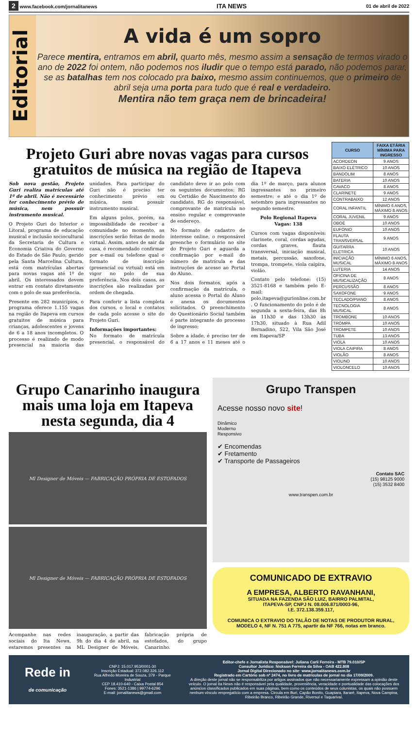2 www.facebook.com/jornalitanews ITA NEWS 01 de abril de 2022
Editorial
A vida é um sopro
Parece mentira, entramos em abril, quarto mês, mesmo assim a sensação de termos virado o ano de 2022 foi ontem, não podemos nos iludir que o tempo está parado, não podemos parar, se as batalhas tem nos colocado pra baixo, mesmo assim continuemos, que o primeiro de abril seja uma porta para tudo que é real e verdadeiro.
Mentira não tem graça nem de brincadeira!
Projeto Guri abre novas vagas para cursos gratuitos de música na região de Itapeva
Sob nova gestão, Projeto Guri realiza matrículas até 1º de abril. Não é necessário ter conhecimento prévio de música, nem possuir instrumento musical.
O Projeto Guri do Interior e Litoral, programa de educação musical e inclusão sociocultural da Secretaria de Cultura e Economia Criativa do Governo do Estado de São Paulo, gerido pela Santa Marcelina Cultura, está com matrículas abertas para novas vagas até 1º de abril. Os interessados devem entrar em contato diretamente com o polo de sua preferência.
Presente em 282 municípios, o programa oferece 1.155 vagas na região de Itapeva em cursos gratuitos de música para crianças, adolescentes e jovens de 6 a 18 anos incompletos. O processo é realizado de modo presencial na maioria das unidades. Para participar do Guri não é preciso ter conhecimento prévio em música, nem possuir instrumento musical.
Em alguns polos, porém, na impossibilidade de receber a comunidade no momento, as inscrições serão feitas de modo virtual. Assim, antes de sair da casa, é recomendado confirmar por e-mail ou telefone qual o formato de inscrição (presencial ou virtual) está em vigor no polo de sua preferência. Nos dois casos, as inscrições são realizadas por ordem de chegada.
Para conferir a lista completa dos cursos, o local e contatos de cada polo acesse o site do Projeto Guri.
Informações importantes:
No formato de matrícula presencial, o responsável do candidato deve ir ao polo com os seguintes documentos: RG ou Certidão de Nascimento do candidato, RG do responsável, comprovante de matrícula no ensino regular e comprovante de endereço.
No formato de cadastro de interesse online, o responsável preenche o formulário no site do Projeto Guri e aguarda a confirmação por e-mail do número de matrícula e das instruções de acesso ao Portal do Aluno.
Nos dois formatos, após a confirmação da matrícula, o aluno acessa o Portal do Aluno e anexa os documentos solicitados. O preenchimento do Questionário Social também é parte integrante do processo de ingresso;
Sobre a idade, é preciso ter de 6 a 17 anos e 11 meses até o dia 1º de março, para alunos ingressantes no primeiro semestre; e até o dia 1º de setembro para ingressantes no segundo semestre.
Polo Regional Itapeva
Vagas: 138
Cursos com vagas disponíveis: clarinete, coral, cordas agudas, cordas graves, flauta transversal, iniciação musical, metais, percussão, saxofone, trompa, trompete, viola caipira, violão.
Contato pelo telefone: (15) 3521-8168 e também pelo E-mail: polo.itapeva@gurionline.com.br . O funcionamento do polo é de segunda a sexta-feira, das 8h às 11h30 e das 13h30 às 17h30, situado à Rua Adil Bernadino, 522, Vila São José em Itapeva/SP
| CURSO | FAIXA ETÁRIA MÍNIMA PARA INGRESSO |
| --- | --- |
| ACORDEON | 9 ANOS |
| BAIXO ELÉTRICO | 10 ANOS |
| BANDOLIM | 8 ANOS |
| BATERIA | 10 ANOS |
| CAVACO | 8 ANOS |
| CLARINETE | 9 ANOS |
| CONTRABAIXO | 12 ANOS |
| CORAL INFANTIL | MÍNIMO 6 ANOS, MÁXIMO 8 ANOS |
| CORAL JUVENIL | 9 ANOS |
| OBOÉ | 10 ANOS |
| EUFONIO | 10 ANOS |
| FLAUTA TRANSVERSAL | 9 ANOS |
| GUITARRA ELETRICA | 10 ANOS |
| INICIAÇÃO MUSICAL | MÍNIMO 6 ANOS, MÁXIMO 8 ANOS |
| LUTERIA | 14 ANOS |
| OFICINA DE MUSICALIZAÇÃO | 8 ANOS |
| PERCUSSÃO | 8 ANOS |
| SAXOFONE | 9 ANOS |
| TECLADO/PIANO | 8 ANOS |
| TECNOLOGIA MUSICAL | 8 ANOS |
| TROMBONE | 10 ANOS |
| TROMPA | 10 ANOS |
| TROMPETE | 10 ANOS |
| TUBA | 13 ANOS |
| VIOLA | 10 ANOS |
| VIOLA CAIPIRA | 8 ANOS |
| VIOLÃO | 8 ANOS |
| VIOLINO | 10 ANOS |
| VIOLONCELO | 10 ANOS |
Grupo Canarinho inaugura mais uma loja em Itapeva nesta segunda, dia 4
Ml Designer de Móveis — FABRICAÇÃO PRÓPRIA DE ESTOFADOS
Ml Designer de Móveis — FABRICAÇÃO PRÓPRIA DE ESTOFADOS
Acompanhe nas redes sociais do Ita News, estaremos presentes na inauguração, a partir das 9h do dia 4 de abril, na ML Designer de Móveis, fabricação própria de estofados, do grupo Canarinho.
Grupo Transpen
Acesse nosso novo site!
Dinâmico
Moderno
Responsivo
✔ Encomendas
✔ Fretamento
✔ Transporte de Passageiros
Contato SAC
(15) 98125 9000
(15) 3532 8400
www.transpen.com.br
COMUNICADO DE EXTRAVIO
A EMPRESA, ALBERTO RAVANHANI,
SITUADA NA FAZENDA SÃO LUIZ, BAIRRO PALMITAL,
ITAPEVA-SP, CNPJ N. 08.006.871/0003-96,
I.E. 372.138.359.117,
COMUNICA O EXTRAVIO DO TALÃO DE NOTAS DE PRODUTOR RURAL, MODELO 4, NF N. 751 A 775, apartir da NF 766, notas em branco.
Rede in
de comunicação
CNPJ: 15.017.953/0001-30
Inscrição Estadual: 372.082.326.112
Rua Alfredo Moreira de Souza, 379 - Parque Industrial
CEP 18.410-640 - Caixa Postal 854
Fones: 3521-1386 | 99774-6296
E-mail: jornalitanews@gmail.com
Editor-chefe e Jornalista Responsável: Juliana Carli Ferreira - MTB 79.010/SP
Consultor Jurídico: Nickson Ferreira da Silva - OAB 422.808
Jornal Digital Direcionado no site: www.jornalitanews.com.br
Registrado em Cartório sob nº 2474, no livro de matrículas de jornal no dia 17/09/2009.
A direção deste jornal não se responsabiliza por artigos assinados que não necessariamente expressam a opinião deste veículo. O jornal Ita News não é responsável pela qualidade, proveniência, veracidade e pontualidade das colocações dos anúncios classificados publicados em suas páginas, bem como os conteúdos de seus colunistas, os quais não possuem nenhum vínculo empregatício com a empresa. Circula em Buri, Capão Bonito, Guapiara, Itararé, Itapeva, Nova Campina, Ribeirão Branco, Ribeirão Grande, Riversul e Taquarivaí.